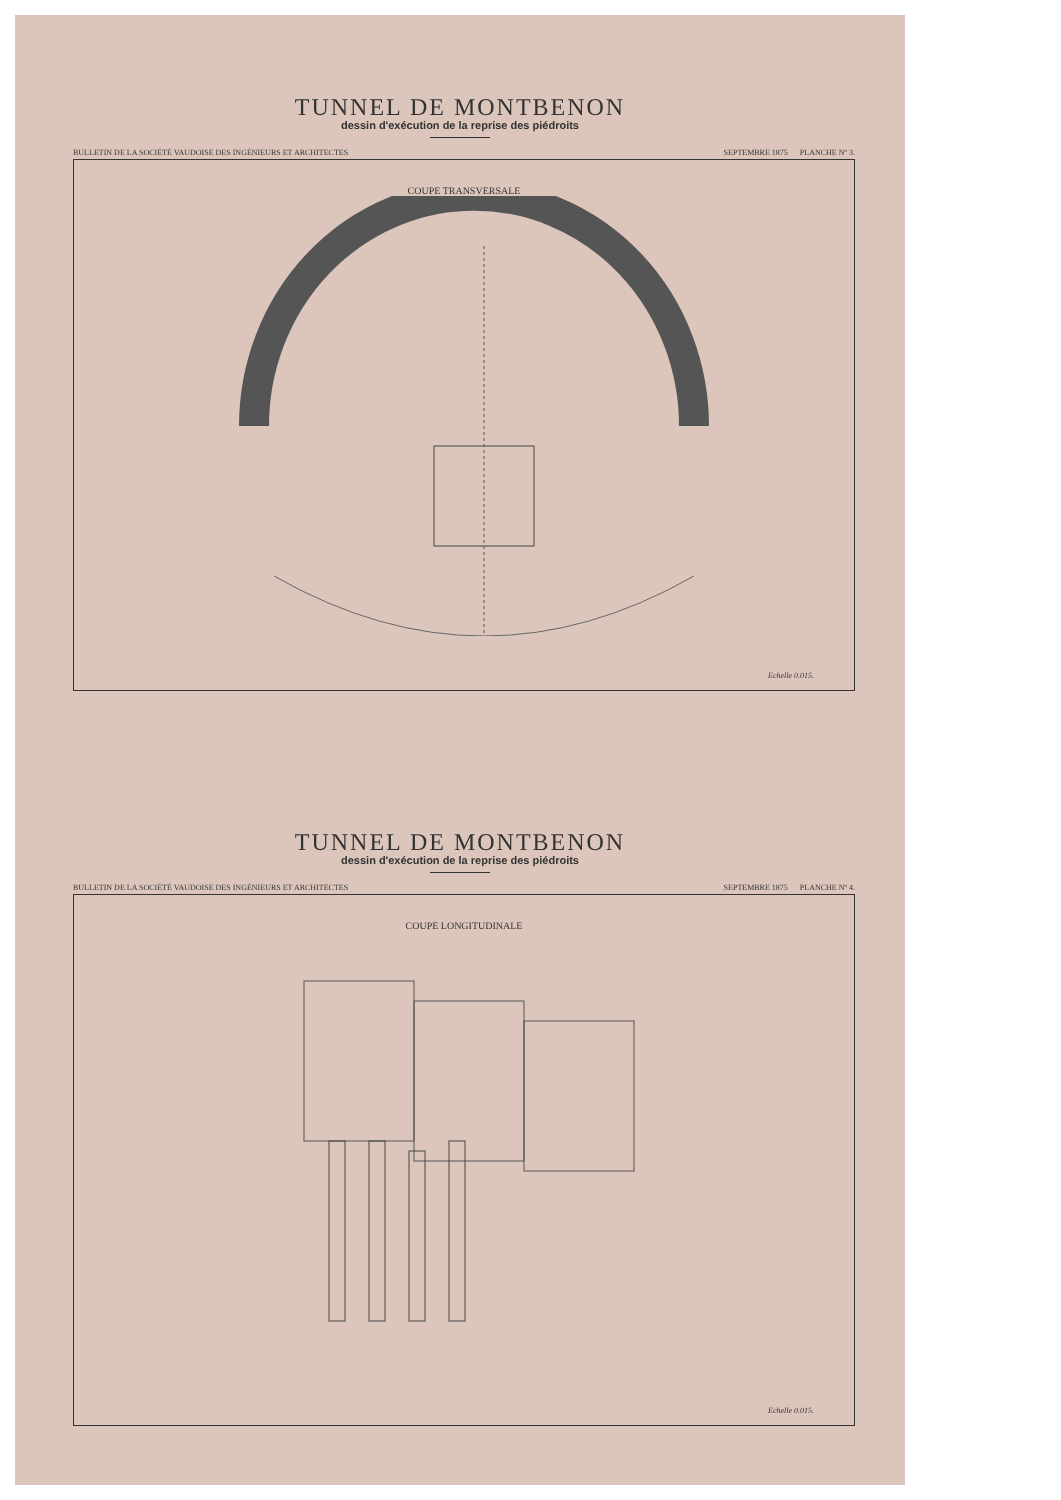TUNNEL DE MONTBENON
dessin d'exécution de la reprise des piédroits
BULLETIN DE LA SOCIÉTÉ VAUDOISE DES INGÉNIEURS ET ARCHITECTES SEPTEMBRE 1875 PLANCHE Nº 3.
COUPE TRANSVERSALE
Echelle 0.015.
TUNNEL DE MONTBENON
dessin d'exécution de la reprise des piédroits
BULLETIN DE LA SOCIÉTÉ VAUDOISE DES INGÉNIEURS ET ARCHITECTES SEPTEMBRE 1875 PLANCHE Nº 4.
COUPE LONGITUDINALE
Echelle 0.015.